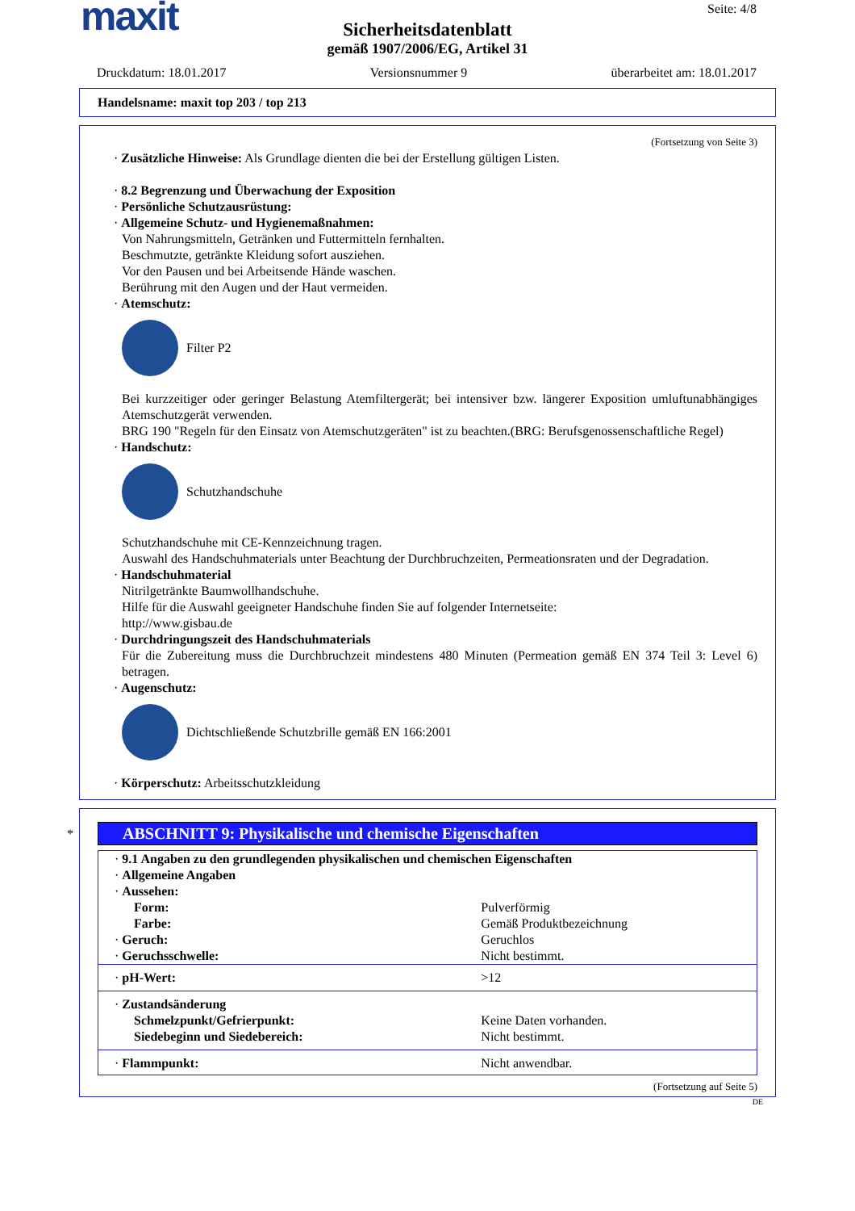maxit
Seite: 4/8
Sicherheitsdatenblatt
gemäß 1907/2006/EG, Artikel 31
Druckdatum: 18.01.2017 Versionsnummer 9 überarbeitet am: 18.01.2017
Handelsname: maxit top 203 / top 213
(Fortsetzung von Seite 3)
· Zusätzliche Hinweise: Als Grundlage dienten die bei der Erstellung gültigen Listen.
· 8.2 Begrenzung und Überwachung der Exposition
· Persönliche Schutzausrüstung:
· Allgemeine Schutz- und Hygienemaßnahmen:
Von Nahrungsmitteln, Getränken und Futtermitteln fernhalten.
Beschmutzte, getränkte Kleidung sofort ausziehen.
Vor den Pausen und bei Arbeitsende Hände waschen.
Berührung mit den Augen und der Haut vermeiden.
· Atemschutz:
Filter P2
Bei kurzzeitiger oder geringer Belastung Atemfiltergerät; bei intensiver bzw. längerer Exposition umluftunabhängiges Atemschutzgerät verwenden.
BRG 190 "Regeln für den Einsatz von Atemschutzgeräten" ist zu beachten.(BRG: Berufsgenossenschaftliche Regel)
· Handschutz:
Schutzhandschuhe
Schutzhandschuhe mit CE-Kennzeichnung tragen.
Auswahl des Handschuhmaterials unter Beachtung der Durchbruchzeiten, Permeationsraten und der Degradation.
· Handschuhmaterial
Nitrilgetränkte Baumwollhandschuhe.
Hilfe für die Auswahl geeigneter Handschuhe finden Sie auf folgender Internetseite:
http://www.gisbau.de
· Durchdringungszeit des Handschuhmaterials
Für die Zubereitung muss die Durchbruchzeit mindestens 480 Minuten (Permeation gemäß EN 374 Teil 3: Level 6) betragen.
· Augenschutz:
Dichtschließende Schutzbrille gemäß EN 166:2001
· Körperschutz: Arbeitsschutzkleidung
*
ABSCHNITT 9: Physikalische und chemische Eigenschaften
| · 9.1 Angaben zu den grundlegenden physikalischen und chemischen Eigenschaften | |
| · Allgemeine Angaben | |
| · Aussehen: | |
| Form: | Pulverförmig |
| Farbe: | Gemäß Produktbezeichnung |
| · Geruch: | Geruchlos |
| · Geruchsschwelle: | Nicht bestimmt. |
| · pH-Wert: | >12 |
| · Zustandsänderung | |
| Schmelzpunkt/Gefrierpunkt: | Keine Daten vorhanden. |
| Siedebeginn und Siedebereich: | Nicht bestimmt. |
| · Flammpunkt: | Nicht anwendbar. |
(Fortsetzung auf Seite 5)
DE